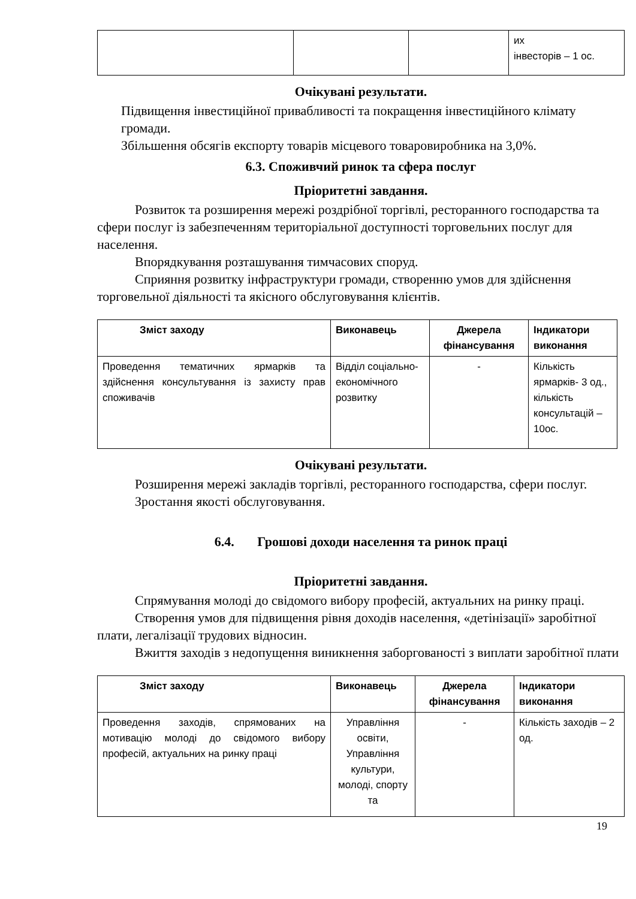| | | | их інвесторів – 1 ос. |
Очікувані результати.
Підвищення інвестиційної привабливості та покращення інвестиційного клімату громади.
Збільшення обсягів експорту товарів місцевого товаровиробника на 3,0%.
6.3. Споживчий ринок та сфера послуг
Пріоритетні завдання.
Розвиток та розширення мережі роздрібної торгівлі, ресторанного господарства та сфери послуг із забезпеченням територіальної доступності торговельних послуг для населення.
Впорядкування розташування тимчасових споруд.
Сприяння розвитку інфраструктури громади, створенню умов для здійснення торговельної діяльності та якісного обслуговування клієнтів.
| Зміст заходу | Виконавець | Джерела фінансування | Індикатори виконання |
| --- | --- | --- | --- |
| Проведення тематичних ярмарків та здійснення консультування із захисту прав споживачів | Відділ соціально-економічного розвитку | - | Кількість ярмарків- 3 од., кількість консультацій – 10ос. |
Очікувані результати.
Розширення мережі закладів торгівлі, ресторанного господарства, сфери послуг.
Зростання якості обслуговування.
6.4. Грошові доходи населення та ринок праці
Пріоритетні завдання.
Спрямування молоді до свідомого вибору професій, актуальних на ринку праці.
Створення умов для підвищення рівня доходів населення, «детінізації» заробітної плати, легалізації трудових відносин.
Вжиття заходів з недопущення виникнення заборгованості з виплати заробітної плати
| Зміст заходу | Виконавець | Джерела фінансування | Індикатори виконання |
| --- | --- | --- | --- |
| Проведення заходів, спрямованих на мотивацію молоді до свідомого вибору професій, актуальних на ринку праці | Управління освіти, Управління культури, молоді, спорту та | - | Кількість заходів – 2 од. |
19